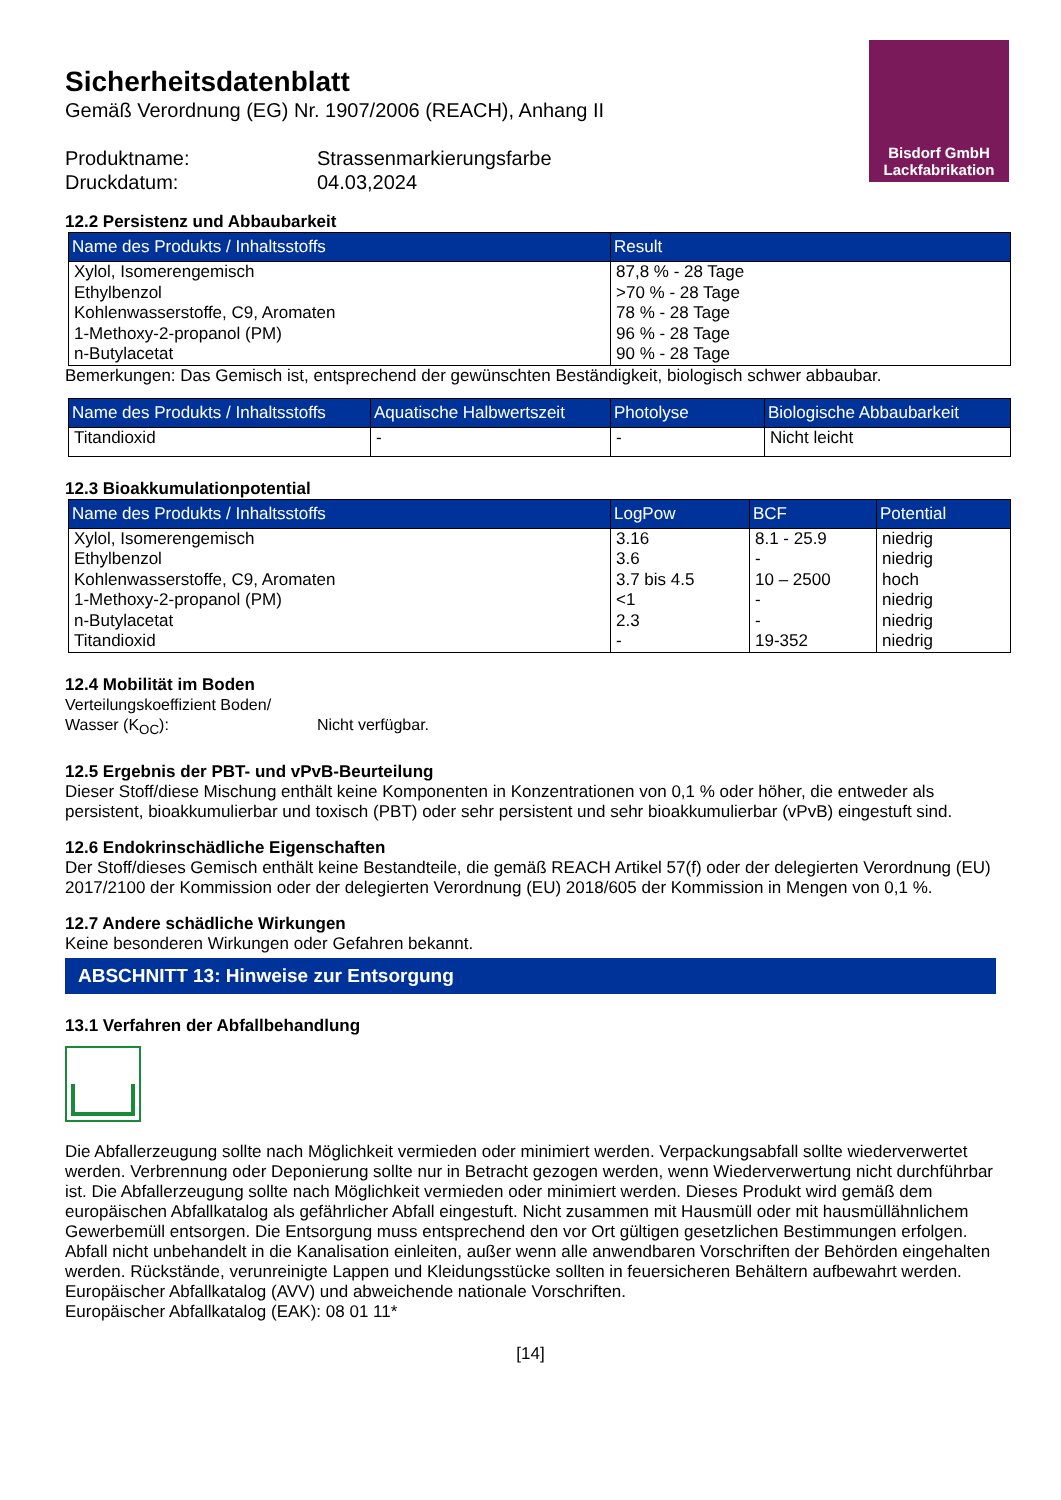Bisdorf GmbH
Lackfabrikation
Sicherheitsdatenblatt
Gemäß Verordnung (EG) Nr. 1907/2006 (REACH), Anhang II
Produktname:
Strassenmarkierungsfarbe
Druckdatum:
04.03,2024
12.2 Persistenz und Abbaubarkeit
| Name des Produkts / Inhaltsstoffs | Result |
| --- | --- |
| Xylol, Isomerengemisch Ethylbenzol Kohlenwasserstoffe, C9, Aromaten 1-Methoxy-2-propanol (PM) n-Butylacetat | 87,8 % - 28 Tage >70 % - 28 Tage 78 % - 28 Tage 96 % - 28 Tage 90 % - 28 Tage |
Bemerkungen: Das Gemisch ist, entsprechend der gewünschten Beständigkeit, biologisch schwer abbaubar.
| Name des Produkts / Inhaltsstoffs | Aquatische Halbwertszeit | Photolyse | Biologische Abbaubarkeit |
| --- | --- | --- | --- |
| Titandioxid | - | - | Nicht leicht |
12.3 Bioakkumulationpotential
| Name des Produkts / Inhaltsstoffs | LogPow | BCF | Potential |
| --- | --- | --- | --- |
| Xylol, Isomerengemisch Ethylbenzol Kohlenwasserstoffe, C9, Aromaten 1-Methoxy-2-propanol (PM) n-Butylacetat Titandioxid | 3.16 3.6 3.7 bis 4.5 <1 2.3 - | 8.1 - 25.9 - 10 – 2500 - - 19-352 | niedrig niedrig hoch niedrig niedrig niedrig |
12.4 Mobilität im Boden
Verteilungskoeffizient Boden/
Wasser (K<sub>OC</sub>):
Nicht verfügbar.
12.5 Ergebnis der PBT- und vPvB-Beurteilung
Dieser Stoff/diese Mischung enthält keine Komponenten in Konzentrationen von 0,1 % oder höher, die entweder als persistent, bioakkumulierbar und toxisch (PBT) oder sehr persistent und sehr bioakkumulierbar (vPvB) eingestuft sind.
12.6 Endokrinschädliche Eigenschaften
Der Stoff/dieses Gemisch enthält keine Bestandteile, die gemäß REACH Artikel 57(f) oder der delegierten Verordnung (EU) 2017/2100 der Kommission oder der delegierten Verordnung (EU) 2018/605 der Kommission in Mengen von 0,1 %.
12.7 Andere schädliche Wirkungen
Keine besonderen Wirkungen oder Gefahren bekannt.
ABSCHNITT 13: Hinweise zur Entsorgung
13.1 Verfahren der Abfallbehandlung
Die Abfallerzeugung sollte nach Möglichkeit vermieden oder minimiert werden. Verpackungsabfall sollte wiederverwertet werden. Verbrennung oder Deponierung sollte nur in Betracht gezogen werden, wenn Wiederverwertung nicht durchführbar ist. Die Abfallerzeugung sollte nach Möglichkeit vermieden oder minimiert werden. Dieses Produkt wird gemäß dem europäischen Abfallkatalog als gefährlicher Abfall eingestuft. Nicht zusammen mit Hausmüll oder mit hausmüllähnlichem Gewerbemüll entsorgen. Die Entsorgung muss entsprechend den vor Ort gültigen gesetzlichen Bestimmungen erfolgen.
Abfall nicht unbehandelt in die Kanalisation einleiten, außer wenn alle anwendbaren Vorschriften der Behörden eingehalten werden. Rückstände, verunreinigte Lappen und Kleidungsstücke sollten in feuersicheren Behältern aufbewahrt werden.
Europäischer Abfallkatalog (AVV) und abweichende nationale Vorschriften.
Europäischer Abfallkatalog (EAK): 08 01 11*
[14]